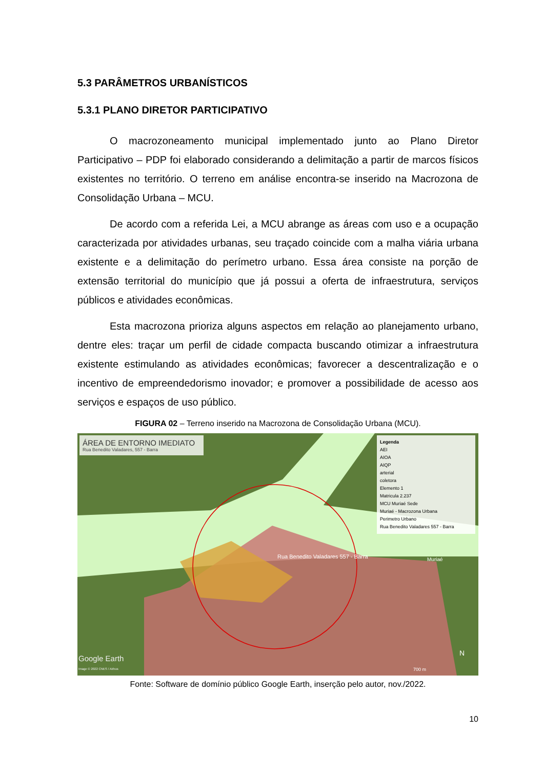5.3 PARÂMETROS URBANÍSTICOS
5.3.1 PLANO DIRETOR PARTICIPATIVO
O macrozoneamento municipal implementado junto ao Plano Diretor Participativo – PDP foi elaborado considerando a delimitação a partir de marcos físicos existentes no território. O terreno em análise encontra-se inserido na Macrozona de Consolidação Urbana – MCU.
De acordo com a referida Lei, a MCU abrange as áreas com uso e a ocupação caracterizada por atividades urbanas, seu traçado coincide com a malha viária urbana existente e a delimitação do perímetro urbano. Essa área consiste na porção de extensão territorial do município que já possui a oferta de infraestrutura, serviços públicos e atividades econômicas.
Esta macrozona prioriza alguns aspectos em relação ao planejamento urbano, dentre eles: traçar um perfil de cidade compacta buscando otimizar a infraestrutura existente estimulando as atividades econômicas; favorecer a descentralização e o incentivo de empreendedorismo inovador; e promover a possibilidade de acesso aos serviços e espaços de uso público.
FIGURA 02 – Terreno inserido na Macrozona de Consolidação Urbana (MCU).
ÁREA DE ENTORNO IMEDIATO
Rua Benedito Valadares, 557 - Barra
Legenda
AEI
AIOA
AIQP
arterial
coletora
Elemento 1
Matricula 2.237
MCU Muriaé Sede
Muriaé - Macrozona Urbana
Perimetro Urbano
Rua Benedito Valadares 557 - Barra
Rua Benedito Valadares 557 - Barra
Muriaé
Google Earth
Image © 2022 CNES / Airbus
N
700 m
Fonte: Software de domínio público Google Earth, inserção pelo autor, nov./2022.
10